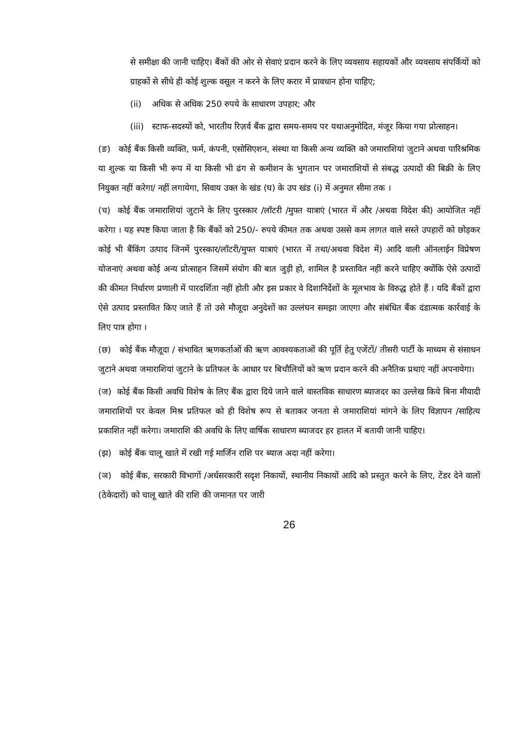से समीक्षा की जानी चाहिए। बैंकों की ओर से सेवाएं प्रदान करने के लिए व्यवसाय सहायकों और व्यवसाय संपर्कियों को ग्राहकों से सीधे ही कोई शुल्क वसूल न करने के लिए करार में प्रावधान होना चाहिए;
(ii) अधिक से अधिक 250 रुपये के साधारण उपहार; और
(iii) स्टाफ-सदस्यों को, भारतीय रिज़र्व बैंक द्वारा समय-समय पर यथाअनुमोदित, मंजूर किया गया प्रोत्साहन।
(ङ) कोई बैंक किसी व्यक्ति, फर्म, कंपनी, एसोसिएशन, संस्था या किसी अन्य व्यक्ति को जमाराशियां जुटाने अथवा पारिश्रमिक या शुल्क या किसी भी रूप में या किसी भी ढंग से कमीशन के भुगतान पर जमाराशियों से संबद्ध उत्पादों की बिक्री के लिए नियुक्त नहीं करेगा/ नहीं लगायेगा, सिवाय उक्त के खंड (घ) के उप खंड (i) में अनुमत सीमा तक ।
(च) कोई बैंक जमाराशियां जुटाने के लिए पुरस्कार /लॉटरी /मुफ्त यात्राएं (भारत में और /अथवा विदेश की) आयोजित नहीं करेगा । यह स्पष्ट किया जाता है कि बैंकों को 250/- रुपये कीमत तक अथवा उससे कम लागत वाले सस्ते उपहारों को छोड़कर कोई भी बैंकिंग उत्पाद जिनमें पुरस्कार/लॉटरी/मुफ्त यात्राएं (भारत में तथा/अथवा विदेश में) आदि वाली ऑनलाईन विप्रेषण योजनाएं अथवा कोई अन्य प्रोत्साहन जिसमें संयोग की बात जुड़ी हो, शामिल है प्रस्तावित नहीं करने चाहिए क्योंकि ऐसे उत्पादों की कीमत निर्धारण प्रणाली में पारदर्शिता नहीं होती और इस प्रकार वे दिशानिर्देशों के मूलभाव के विरुद्ध होते हैं । यदि बैंकों द्वारा ऐसे उत्पाद प्रस्तावित किए जाते हैं तो उसे मौजूदा अनुदेशों का उल्लंघन समझा जाएगा और संबंधित बैंक दंडात्मक कार्रवाई के लिए पात्र होगा ।
(छ) कोई बैंक मौज़ूदा / संभावित ऋणकर्ताओं की ऋण आवश्यकताओं की पूर्ति हेतु एजेंटों/ तीसरी पार्टी के माध्यम से संसाधन जुटाने अथवा जमाराशियां जुटाने के प्रतिफल के आधार पर बिचौलियों को ऋण प्रदान करने की अनैतिक प्रथाएं नहीं अपनायेगा।
(ज) कोई बैंक किसी अवधि विशेष के लिए बैंक द्वारा दिये जाने वाले वास्तविक साधारण ब्याजदर का उल्लेख किये बिना मीयादी जमाराशियों पर केवल मिश्र प्रतिफल को ही विशेष रूप से बताकर जनता से जमाराशियां मांगने के लिए विज्ञापन /साहित्य प्रकाशित नहीं करेगा। जमाराशि की अवधि के लिए वार्षिक साधारण ब्याजदर हर हालत में बतायी जानी चाहिए।
(झ) कोई बैंक चालू खाते में रखी गई मार्जिन राशि पर ब्याज अदा नहीं करेगा।
(ञ) कोई बैंक, सरकारी विभागों /अर्धसरकारी सदृश निकायों, स्थानीय निकायों आदि को प्रस्तुत करने के लिए, टेंडर देने वालों (ठेकेदारों) को चालू खाते की राशि की जमानत पर जारी
26